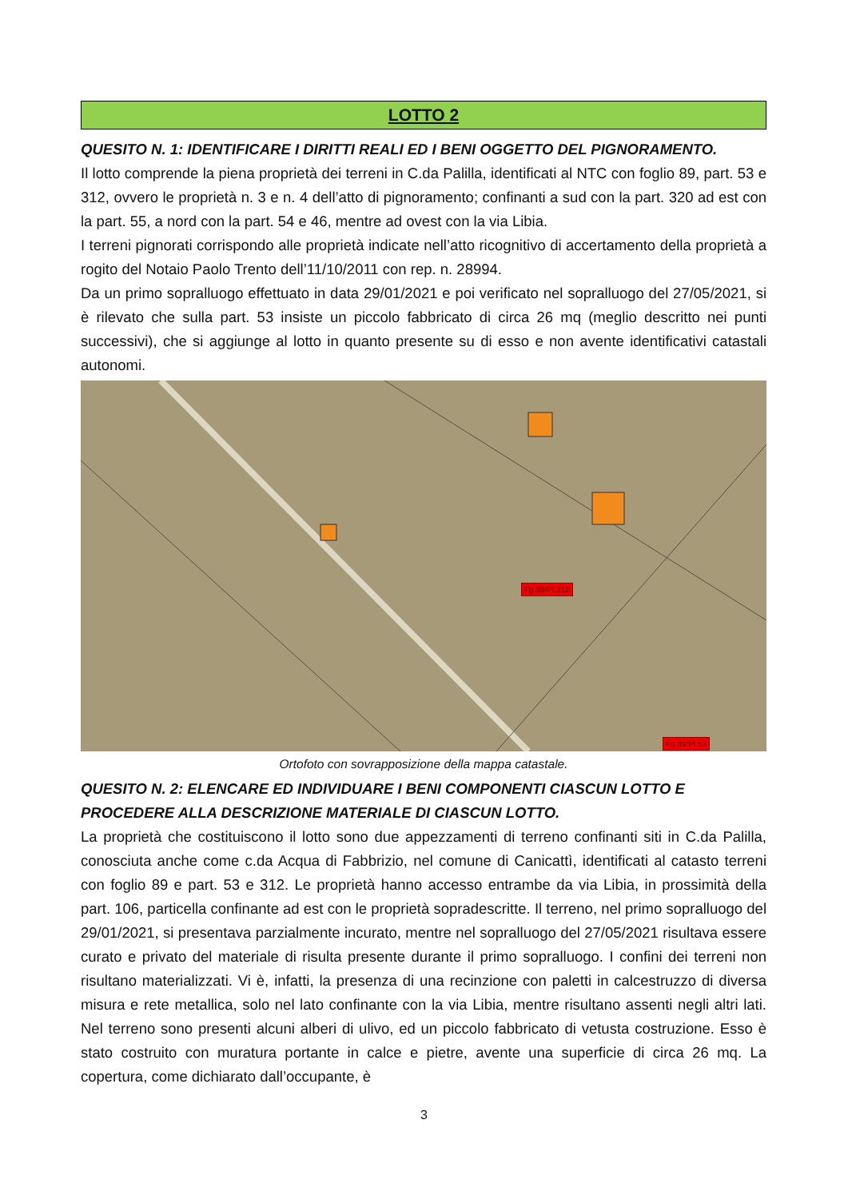LOTTO 2
QUESITO N. 1: IDENTIFICARE I DIRITTI REALI ED I BENI OGGETTO DEL PIGNORAMENTO.
Il lotto comprende la piena proprietà dei terreni in C.da Palilla, identificati al NTC con foglio 89, part. 53 e 312, ovvero le proprietà n. 3 e n. 4 dell’atto di pignoramento; confinanti a sud con la part. 320 ad est con la part. 55, a nord con la part. 54 e 46, mentre ad ovest con la via Libia.
I terreni pignorati corrispondo alle proprietà indicate nell’atto ricognitivo di accertamento della proprietà a rogito del Notaio Paolo Trento dell’11/10/2011 con rep. n. 28994.
Da un primo sopralluogo effettuato in data 29/01/2021 e poi verificato nel sopralluogo del 27/05/2021, si è rilevato che sulla part. 53 insiste un piccolo fabbricato di circa 26 mq (meglio descritto nei punti successivi), che si aggiunge al lotto in quanto presente su di esso e non avente identificativi catastali autonomi.
Fg.89/Pl.312
Fg.89/Pl.53
Ortofoto con sovrapposizione della mappa catastale.
QUESITO N. 2: ELENCARE ED INDIVIDUARE I BENI COMPONENTI CIASCUN LOTTO E PROCEDERE ALLA DESCRIZIONE MATERIALE DI CIASCUN LOTTO.
La proprietà che costituiscono il lotto sono due appezzamenti di terreno confinanti siti in C.da Palilla, conosciuta anche come c.da Acqua di Fabbrizio, nel comune di Canicattì, identificati al catasto terreni con foglio 89 e part. 53 e 312. Le proprietà hanno accesso entrambe da via Libia, in prossimità della part. 106, particella confinante ad est con le proprietà sopradescritte. Il terreno, nel primo sopralluogo del 29/01/2021, si presentava parzialmente incurato, mentre nel sopralluogo del 27/05/2021 risultava essere curato e privato del materiale di risulta presente durante il primo sopralluogo. I confini dei terreni non risultano materializzati. Vi è, infatti, la presenza di una recinzione con paletti in calcestruzzo di diversa misura e rete metallica, solo nel lato confinante con la via Libia, mentre risultano assenti negli altri lati. Nel terreno sono presenti alcuni alberi di ulivo, ed un piccolo fabbricato di vetusta costruzione. Esso è stato costruito con muratura portante in calce e pietre, avente una superficie di circa 26 mq. La copertura, come dichiarato dall’occupante, è
3